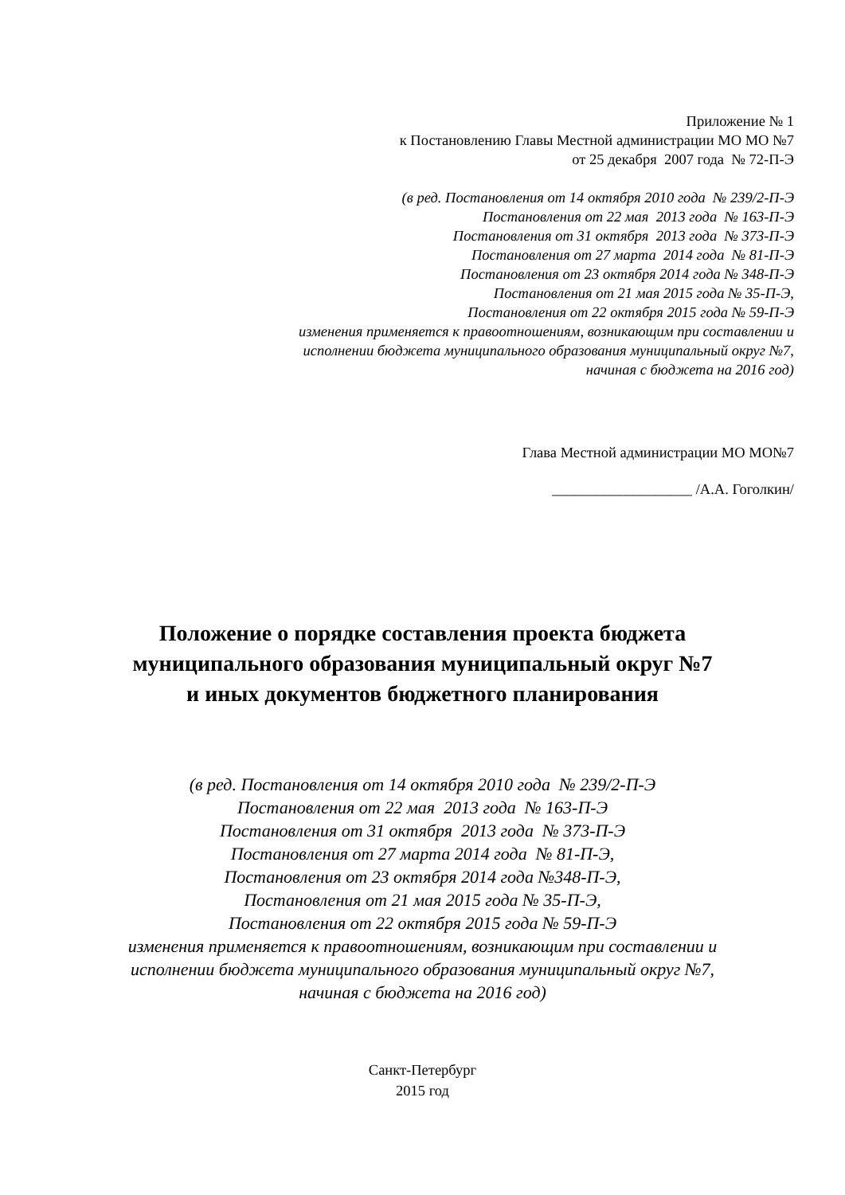Приложение № 1
к Постановлению Главы Местной администрации МО МО №7
от 25 декабря 2007 года № 72-П-Э
(в ред. Постановления от 14 октября 2010 года № 239/2-П-Э
Постановления от 22 мая 2013 года № 163-П-Э
Постановления от 31 октября 2013 года № 373-П-Э
Постановления от 27 марта 2014 года № 81-П-Э
Постановления от 23 октября 2014 года № 348-П-Э
Постановления от 21 мая 2015 года № 35-П-Э,
Постановления от 22 октября 2015 года № 59-П-Э
изменения применяется к правоотношениям, возникающим при составлении и
исполнении бюджета муниципального образования муниципальный округ №7,
начиная с бюджета на 2016 год)
Глава Местной администрации МО МО№7
___________________ /А.А. Гоголкин/
Положение о порядке составления проекта бюджета
муниципального образования муниципальный округ №7
и иных документов бюджетного планирования
(в ред. Постановления от 14 октября 2010 года № 239/2-П-Э
Постановления от 22 мая 2013 года № 163-П-Э
Постановления от 31 октября 2013 года № 373-П-Э
Постановления от 27 марта 2014 года № 81-П-Э,
Постановления от 23 октября 2014 года №348-П-Э,
Постановления от 21 мая 2015 года № 35-П-Э,
Постановления от 22 октября 2015 года № 59-П-Э
изменения применяется к правоотношениям, возникающим при составлении и
исполнении бюджета муниципального образования муниципальный округ №7,
начиная с бюджета на 2016 год)
Санкт-Петербург
2015 год